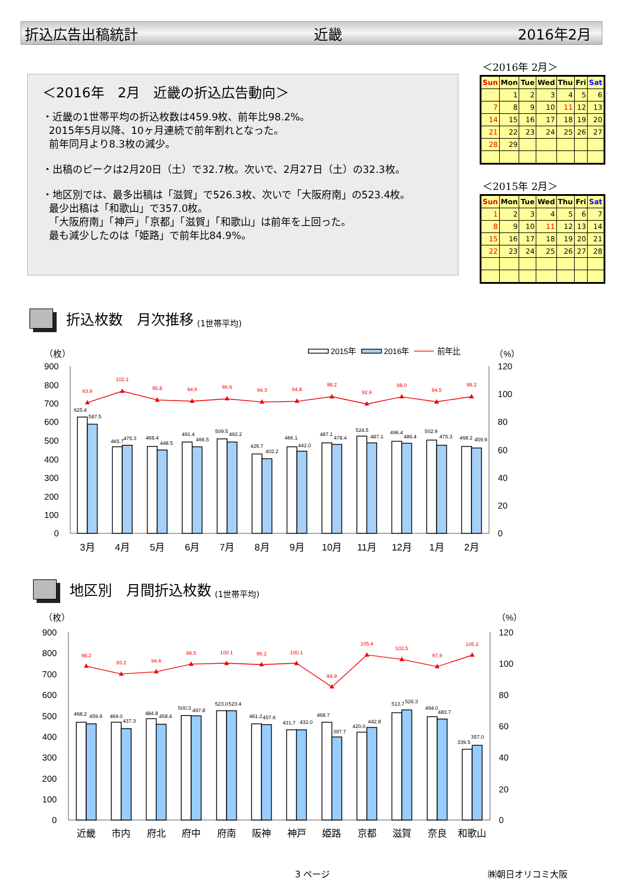折込広告出稿統計 近畿 2016年2月
＜2016年　2月　近畿の折込広告動向＞
・近畿の1世帯平均の折込枚数は459.9枚、前年比98.2%。
2015年5月以降、10ヶ月連続で前年割れとなった。
前年同月より8.3枚の減少。
・出稿のピークは2月20日（土）で32.7枚。次いで、2月27日（土）の32.3枚。
・地区別では、最多出稿は「滋賀」で526.3枚、次いで「大阪府南」の523.4枚。
最少出稿は「和歌山」で357.0枚。
「大阪府南」「神戸」「京都」「滋賀」「和歌山」は前年を上回った。
最も減少したのは「姫路」で前年比84.9%。
＜2016年 2月＞
| Sun | Mon | Tue | Wed | Thu | Fri | Sat |
| --- | --- | --- | --- | --- | --- | --- |
| | 1 | 2 | 3 | 4 | 5 | 6 |
| 7 | 8 | 9 | 10 | 11 | 12 | 13 |
| 14 | 15 | 16 | 17 | 18 | 19 | 20 |
| 21 | 22 | 23 | 24 | 25 | 26 | 27 |
| 28 | 29 | | | | | |
＜2015年 2月＞
| Sun | Mon | Tue | Wed | Thu | Fri | Sat |
| --- | --- | --- | --- | --- | --- | --- |
| 1 | 2 | 3 | 4 | 5 | 6 | 7 |
| 8 | 9 | 10 | 11 | 12 | 13 | 14 |
| 15 | 16 | 17 | 18 | 19 | 20 | 21 |
| 22 | 23 | 24 | 25 | 26 | 27 | 28 |
折込枚数　月次推移 (1世帯平均)
（枚）
（%）
2015年
2016年
前年比
900
800
700
600
500
400
300
200
100
0
120
100
80
60
40
20
0
625.4
587.5
465.7
475.3
468.4
448.5
491.4
466.5
509.5
492.2
426.7
402.2
466.1
442.0
487.1
478.4
524.5
487.1
496.4
486.4
502.9
475.3
468.2
459.9
93.9
102.1
95.8
94.9
96.6
94.3
94.8
98.2
92.9
98.0
94.5
98.2
3月
4月
5月
6月
7月
8月
9月
10月
11月
12月
1月
2月
地区別　月間折込枚数 (1世帯平均)
（枚）
（%）
900
800
700
600
500
400
300
200
100
0
120
100
80
60
40
20
0
468.2
459.9
469.0
437.3
484.8
458.4
500.3
497.8
523.0
523.4
461.2
457.6
431.7
432.0
468.7
397.7
420.0
442.8
513.7
526.3
494.0
483.7
339.5
357.0
98.2
93.2
94.6
99.5
100.1
99.2
100.1
84.9
105.4
102.5
97.9
105.2
近畿
市内
府北
府中
府南
阪神
神戸
姫路
京都
滋賀
奈良
和歌山
3 ページ ㈱朝日オリコミ大阪